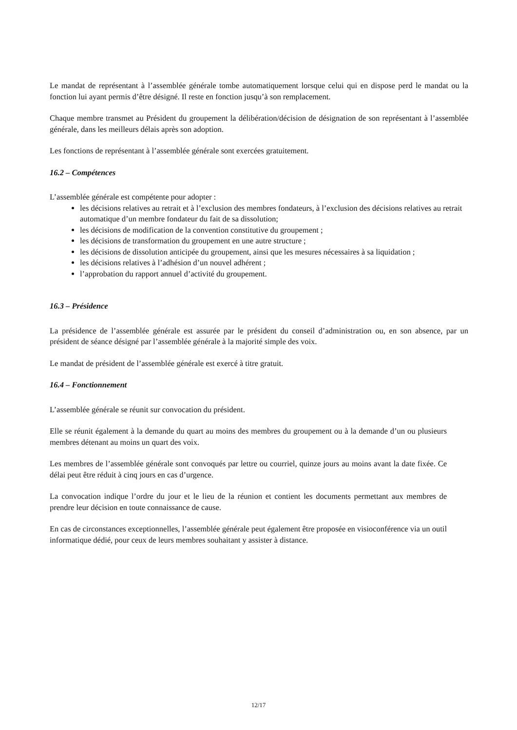Le mandat de représentant à l’assemblée générale tombe automatiquement lorsque celui qui en dispose perd le mandat ou la fonction lui ayant permis d’être désigné. Il reste en fonction jusqu’à son remplacement.
Chaque membre transmet au Président du groupement la délibération/décision de désignation de son représentant à l’assemblée générale, dans les meilleurs délais après son adoption.
Les fonctions de représentant à l’assemblée générale sont exercées gratuitement.
16.2 – Compétences
L’assemblée générale est compétente pour adopter :
les décisions relatives au retrait et à l’exclusion des membres fondateurs, à l’exclusion des décisions relatives au retrait automatique d’un membre fondateur du fait de sa dissolution;
les décisions de modification de la convention constitutive du groupement ;
les décisions de transformation du groupement en une autre structure ;
les décisions de dissolution anticipée du groupement, ainsi que les mesures nécessaires à sa liquidation ;
les décisions relatives à l’adhésion d’un nouvel adhérent ;
l’approbation du rapport annuel d’activité du groupement.
16.3 – Présidence
La présidence de l’assemblée générale est assurée par le président du conseil d’administration ou, en son absence, par un président de séance désigné par l’assemblée générale à la majorité simple des voix.
Le mandat de président de l’assemblée générale est exercé à titre gratuit.
16.4 – Fonctionnement
L’assemblée générale se réunit sur convocation du président.
Elle se réunit également à la demande du quart au moins des membres du groupement ou à la demande d’un ou plusieurs membres détenant au moins un quart des voix.
Les membres de l’assemblée générale sont convoqués par lettre ou courriel, quinze jours au moins avant la date fixée. Ce délai peut être réduit à cinq jours en cas d’urgence.
La convocation indique l’ordre du jour et le lieu de la réunion et contient les documents permettant aux membres de prendre leur décision en toute connaissance de cause.
En cas de circonstances exceptionnelles, l’assemblée générale peut également être proposée en visioconférence via un outil informatique dédié, pour ceux de leurs membres souhaitant y assister à distance.
12/17